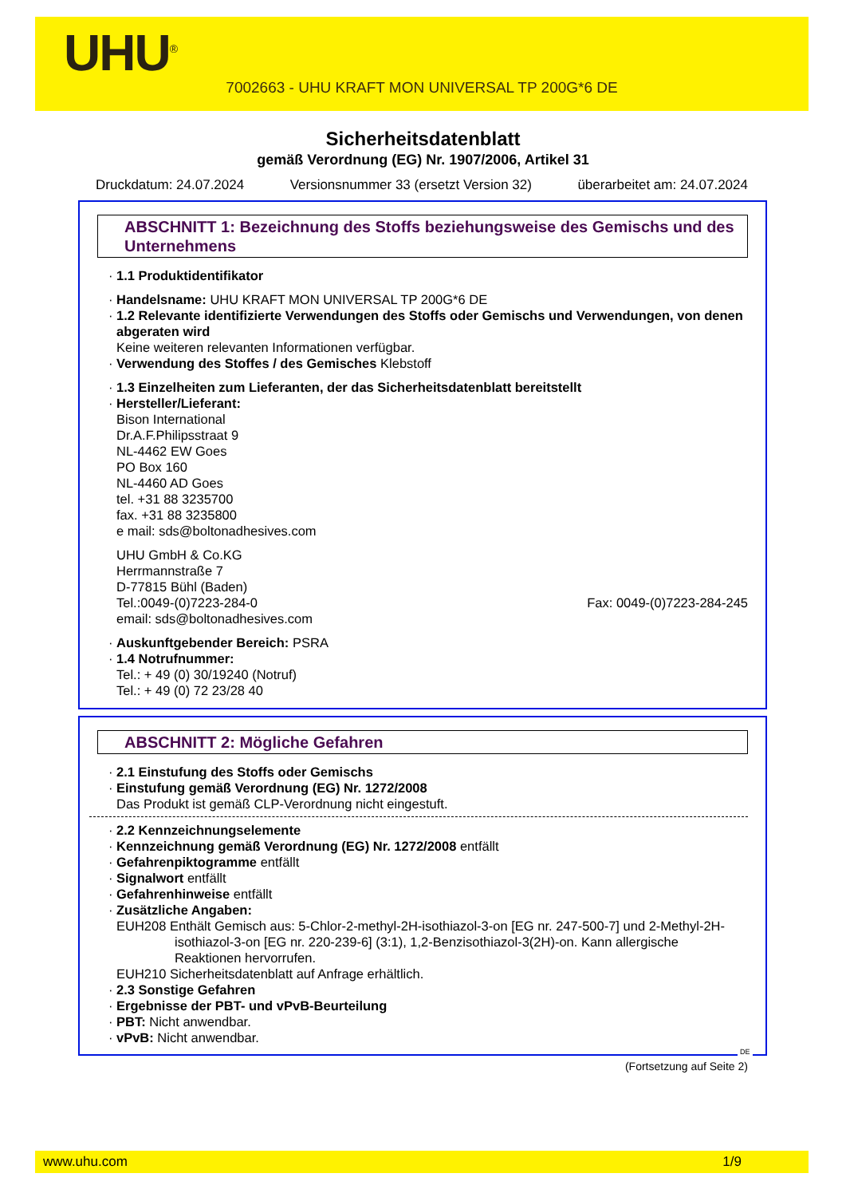UHU<sup>®</sup>
7002663 - UHU KRAFT MON UNIVERSAL TP 200G*6 DE
Sicherheitsdatenblatt
gemäß Verordnung (EG) Nr. 1907/2006, Artikel 31
Druckdatum: 24.07.2024 Versionsnummer 33 (ersetzt Version 32) überarbeitet am: 24.07.2024
ABSCHNITT 1: Bezeichnung des Stoffs beziehungsweise des Gemischs und des Unternehmens
· 1.1 Produktidentifikator
· Handelsname: UHU KRAFT MON UNIVERSAL TP 200G*6 DE
· 1.2 Relevante identifizierte Verwendungen des Stoffs oder Gemischs und Verwendungen, von denen abgeraten wird
Keine weiteren relevanten Informationen verfügbar.
· Verwendung des Stoffes / des Gemisches Klebstoff
· 1.3 Einzelheiten zum Lieferanten, der das Sicherheitsdatenblatt bereitstellt
· Hersteller/Lieferant:
Bison International
Dr.A.F.Philipsstraat 9
NL-4462 EW Goes
PO Box 160
NL-4460 AD Goes
tel. +31 88 3235700
fax. +31 88 3235800
e mail: sds@boltonadhesives.com
UHU GmbH & Co.KG
Herrmannstraße 7
D-77815 Bühl (Baden)
Tel.:0049-(0)7223-284-0 Fax: 0049-(0)7223-284-245
email: sds@boltonadhesives.com
· Auskunftgebender Bereich: PSRA
· 1.4 Notrufnummer:
Tel.: + 49 (0) 30/19240 (Notruf)
Tel.: + 49 (0) 72 23/28 40
ABSCHNITT 2: Mögliche Gefahren
· 2.1 Einstufung des Stoffs oder Gemischs
· Einstufung gemäß Verordnung (EG) Nr. 1272/2008
Das Produkt ist gemäß CLP-Verordnung nicht eingestuft.
· 2.2 Kennzeichnungselemente
· Kennzeichnung gemäß Verordnung (EG) Nr. 1272/2008 entfällt
· Gefahrenpiktogramme entfällt
· Signalwort entfällt
· Gefahrenhinweise entfällt
· Zusätzliche Angaben:
EUH208 Enthält Gemisch aus: 5-Chlor-2-methyl-2H-isothiazol-3-on [EG nr. 247-500-7] und 2-Methyl-2H-isothiazol-3-on [EG nr. 220-239-6] (3:1), 1,2-Benzisothiazol-3(2H)-on. Kann allergische Reaktionen hervorrufen.
EUH210 Sicherheitsdatenblatt auf Anfrage erhältlich.
· 2.3 Sonstige Gefahren
· Ergebnisse der PBT- und vPvB-Beurteilung
· PBT: Nicht anwendbar.
· vPvB: Nicht anwendbar.
DE
(Fortsetzung auf Seite 2)
www.uhu.com 1/9